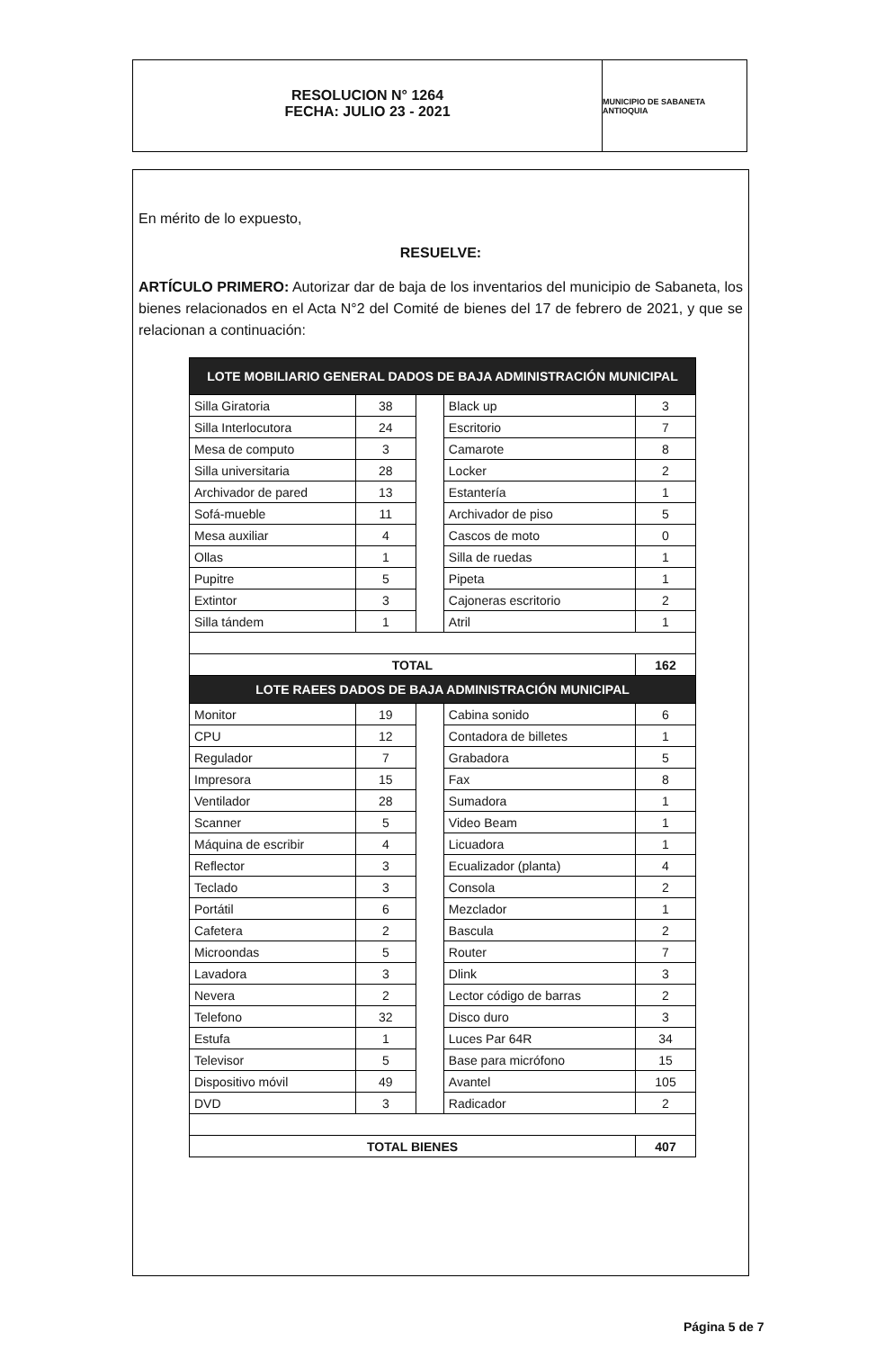RESOLUCION N° 1264
FECHA: JULIO 23 - 2021
MUNICIPIO DE SABANETA ANTIOQUIA
En mérito de lo expuesto,
RESUELVE:
ARTÍCULO PRIMERO: Autorizar dar de baja de los inventarios del municipio de Sabaneta, los bienes relacionados en el Acta N°2 del Comité de bienes del 17 de febrero de 2021, y que se relacionan a continuación:
| LOTE MOBILIARIO GENERAL DADOS DE BAJA ADMINISTRACIÓN MUNICIPAL | | | | |
| Silla Giratoria | 38 | | Black up | 3 |
| Silla Interlocutora | 24 | | Escritorio | 7 |
| Mesa de computo | 3 | | Camarote | 8 |
| Silla universitaria | 28 | | Locker | 2 |
| Archivador de pared | 13 | | Estantería | 1 |
| Sofá-mueble | 11 | | Archivador de piso | 5 |
| Mesa auxiliar | 4 | | Cascos de moto | 0 |
| Ollas | 1 | | Silla de ruedas | 1 |
| Pupitre | 5 | | Pipeta | 1 |
| Extintor | 3 | | Cajoneras escritorio | 2 |
| Silla tándem | 1 | | Atril | 1 |
| TOTAL | | | | 162 |
| LOTE RAEES DADOS DE BAJA ADMINISTRACIÓN MUNICIPAL | | | | |
| Monitor | 19 | | Cabina sonido | 6 |
| CPU | 12 | | Contadora de billetes | 1 |
| Regulador | 7 | | Grabadora | 5 |
| Impresora | 15 | | Fax | 8 |
| Ventilador | 28 | | Sumadora | 1 |
| Scanner | 5 | | Video Beam | 1 |
| Máquina de escribir | 4 | | Licuadora | 1 |
| Reflector | 3 | | Ecualizador (planta) | 4 |
| Teclado | 3 | | Consola | 2 |
| Portátil | 6 | | Mezclador | 1 |
| Cafetera | 2 | | Bascula | 2 |
| Microondas | 5 | | Router | 7 |
| Lavadora | 3 | | Dlink | 3 |
| Nevera | 2 | | Lector código de barras | 2 |
| Telefono | 32 | | Disco duro | 3 |
| Estufa | 1 | | Luces Par 64R | 34 |
| Televisor | 5 | | Base para micrófono | 15 |
| Dispositivo móvil | 49 | | Avantel | 105 |
| DVD | 3 | | Radicador | 2 |
| TOTAL BIENES | | | | 407 |
Página 5 de 7